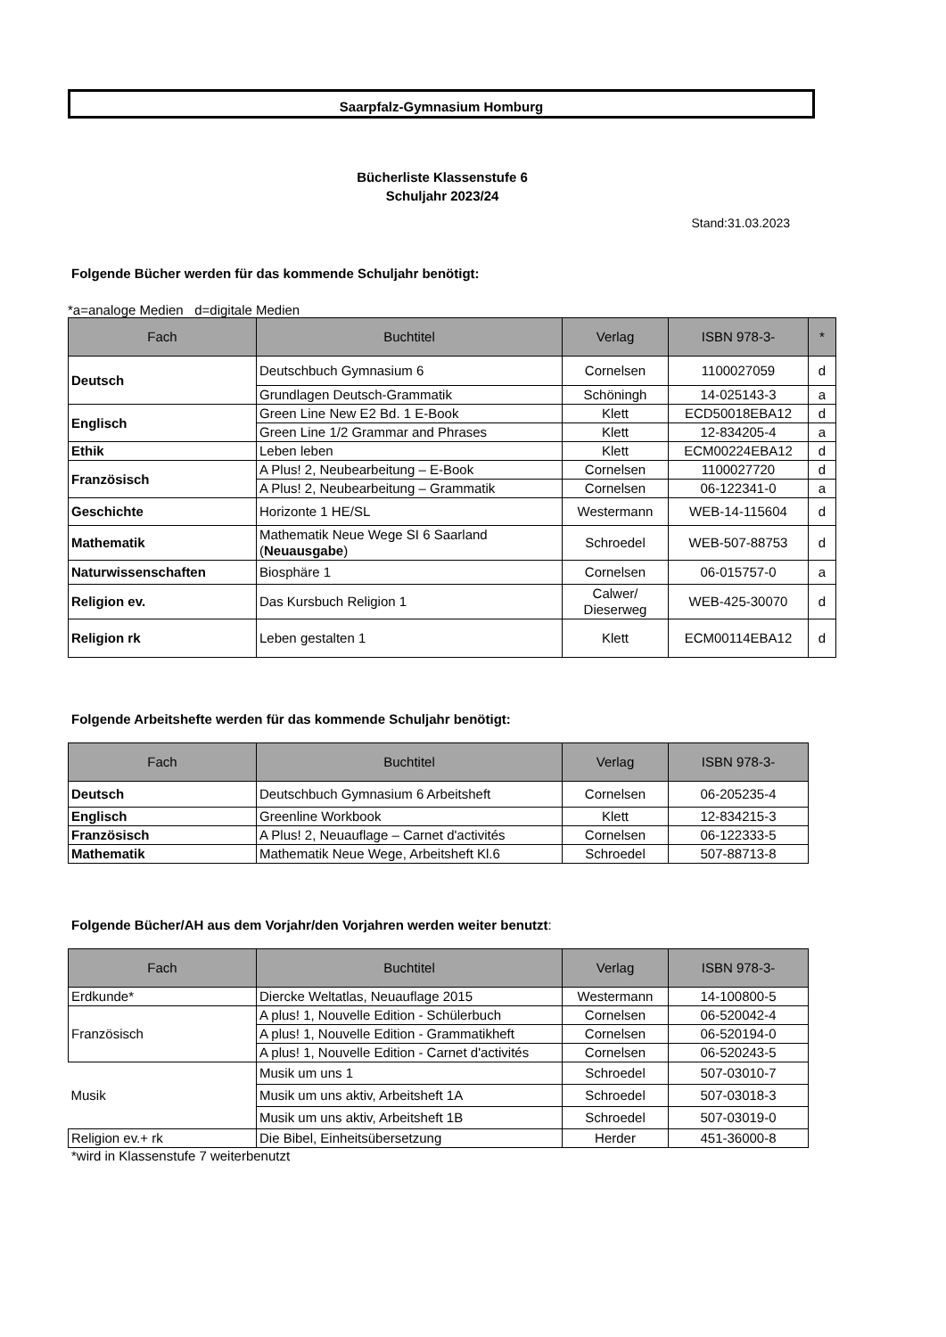Saarpfalz-Gymnasium Homburg
Bücherliste Klassenstufe 6
Schuljahr 2023/24
Stand:31.03.2023
Folgende Bücher werden für das kommende Schuljahr benötigt:
*a=analoge Medien d=digitale Medien
| Fach | Buchtitel | Verlag | ISBN 978-3- | * |
| --- | --- | --- | --- | --- |
| Deutsch | Deutschbuch Gymnasium 6 | Cornelsen | 1100027059 | d |
| | Grundlagen Deutsch-Grammatik | Schöningh | 14-025143-3 | a |
| Englisch | Green Line New E2 Bd. 1 E-Book | Klett | ECD50018EBA12 | d |
| | Green Line 1/2 Grammar and Phrases | Klett | 12-834205-4 | a |
| Ethik | Leben leben | Klett | ECM00224EBA12 | d |
| Französisch | A Plus! 2, Neubearbeitung – E-Book | Cornelsen | 1100027720 | d |
| | A Plus! 2, Neubearbeitung – Grammatik | Cornelsen | 06-122341-0 | a |
| Geschichte | Horizonte 1 HE/SL | Westermann | WEB-14-115604 | d |
| Mathematik | Mathematik Neue Wege SI 6 Saarland ( Neuausgabe ) | Schroedel | WEB-507-88753 | d |
| Naturwissenschaften | Biosphäre 1 | Cornelsen | 06-015757-0 | a |
| Religion ev. | Das Kursbuch Religion 1 | Calwer/ Dieserweg | WEB-425-30070 | d |
| Religion rk | Leben gestalten 1 | Klett | ECM00114EBA12 | d |
Folgende Arbeitshefte werden für das kommende Schuljahr benötigt:
| Fach | Buchtitel | Verlag | ISBN 978-3- |
| --- | --- | --- | --- |
| Deutsch | Deutschbuch Gymnasium 6 Arbeitsheft | Cornelsen | 06-205235-4 |
| Englisch | Greenline Workbook | Klett | 12-834215-3 |
| Französisch | A Plus! 2, Neuauflage – Carnet d'activités | Cornelsen | 06-122333-5 |
| Mathematik | Mathematik Neue Wege, Arbeitsheft Kl.6 | Schroedel | 507-88713-8 |
Folgende Bücher/AH aus dem Vorjahr/den Vorjahren werden weiter benutzt:
| Fach | Buchtitel | Verlag | ISBN 978-3- |
| --- | --- | --- | --- |
| Erdkunde* | Diercke Weltatlas, Neuauflage 2015 | Westermann | 14-100800-5 |
| Französisch | A plus! 1, Nouvelle Edition - Schülerbuch | Cornelsen | 06-520042-4 |
| | A plus! 1, Nouvelle Edition - Grammatikheft | Cornelsen | 06-520194-0 |
| | A plus! 1, Nouvelle Edition - Carnet d'activités | Cornelsen | 06-520243-5 |
| Musik | Musik um uns 1 | Schroedel | 507-03010-7 |
| | Musik um uns aktiv, Arbeitsheft 1A | Schroedel | 507-03018-3 |
| | Musik um uns aktiv, Arbeitsheft 1B | Schroedel | 507-03019-0 |
| Religion ev.+ rk | Die Bibel, Einheitsübersetzung | Herder | 451-36000-8 |
*wird in Klassenstufe 7 weiterbenutzt